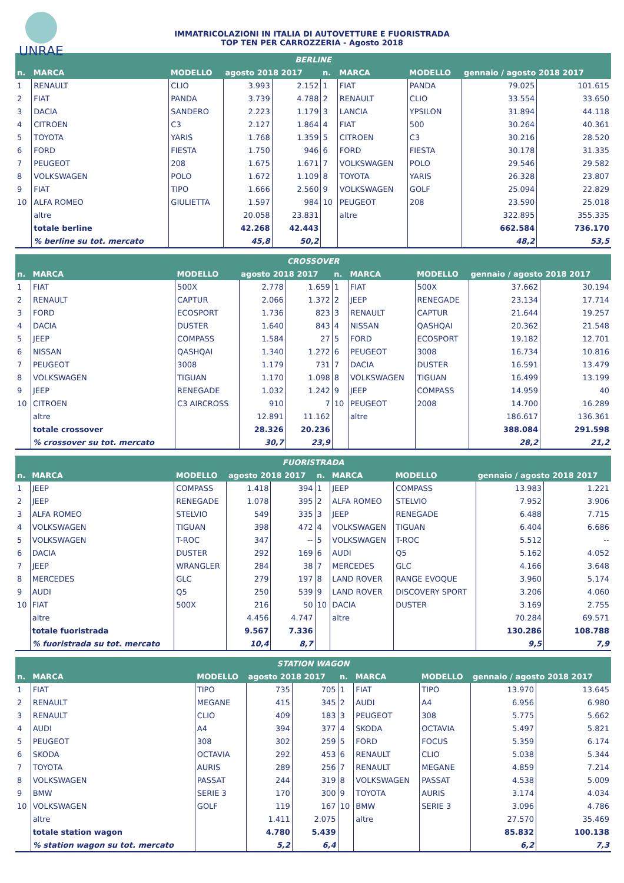UNRAE
IMMATRICOLAZIONI IN ITALIA DI AUTOVETTURE E FUORISTRADA
TOP TEN PER CARROZZERIA - Agosto 2018
| BERLINE | | | | | | | | | |
| --- | --- | --- | --- | --- | --- | --- | --- | --- | --- |
| n. | MARCA | MODELLO | agosto 2018 2017 | | n. | MARCA | MODELLO | gennaio / agosto 2018 2017 | |
| 1 | RENAULT | CLIO | 3.993 | 2.152 | 1 | FIAT | PANDA | 79.025 | 101.615 |
| 2 | FIAT | PANDA | 3.739 | 4.788 | 2 | RENAULT | CLIO | 33.554 | 33.650 |
| 3 | DACIA | SANDERO | 2.223 | 1.179 | 3 | LANCIA | YPSILON | 31.894 | 44.118 |
| 4 | CITROEN | C3 | 2.127 | 1.864 | 4 | FIAT | 500 | 30.264 | 40.361 |
| 5 | TOYOTA | YARIS | 1.768 | 1.359 | 5 | CITROEN | C3 | 30.216 | 28.520 |
| 6 | FORD | FIESTA | 1.750 | 946 | 6 | FORD | FIESTA | 30.178 | 31.335 |
| 7 | PEUGEOT | 208 | 1.675 | 1.671 | 7 | VOLKSWAGEN | POLO | 29.546 | 29.582 |
| 8 | VOLKSWAGEN | POLO | 1.672 | 1.109 | 8 | TOYOTA | YARIS | 26.328 | 23.807 |
| 9 | FIAT | TIPO | 1.666 | 2.560 | 9 | VOLKSWAGEN | GOLF | 25.094 | 22.829 |
| 10 | ALFA ROMEO | GIULIETTA | 1.597 | 984 | 10 | PEUGEOT | 208 | 23.590 | 25.018 |
| | altre | | 20.058 | 23.831 | | altre | | 322.895 | 355.335 |
| | totale berline | | 42.268 | 42.443 | | | | 662.584 | 736.170 |
| | % berline su tot. mercato | | 45,8 | 50,2 | | | | 48,2 | 53,5 |
| CROSSOVER | | | | | | | | | |
| --- | --- | --- | --- | --- | --- | --- | --- | --- | --- |
| n. | MARCA | MODELLO | agosto 2018 2017 | | n. | MARCA | MODELLO | gennaio / agosto 2018 2017 | |
| 1 | FIAT | 500X | 2.778 | 1.659 | 1 | FIAT | 500X | 37.662 | 30.194 |
| 2 | RENAULT | CAPTUR | 2.066 | 1.372 | 2 | JEEP | RENEGADE | 23.134 | 17.714 |
| 3 | FORD | ECOSPORT | 1.736 | 823 | 3 | RENAULT | CAPTUR | 21.644 | 19.257 |
| 4 | DACIA | DUSTER | 1.640 | 843 | 4 | NISSAN | QASHQAI | 20.362 | 21.548 |
| 5 | JEEP | COMPASS | 1.584 | 27 | 5 | FORD | ECOSPORT | 19.182 | 12.701 |
| 6 | NISSAN | QASHQAI | 1.340 | 1.272 | 6 | PEUGEOT | 3008 | 16.734 | 10.816 |
| 7 | PEUGEOT | 3008 | 1.179 | 731 | 7 | DACIA | DUSTER | 16.591 | 13.479 |
| 8 | VOLKSWAGEN | TIGUAN | 1.170 | 1.098 | 8 | VOLKSWAGEN | TIGUAN | 16.499 | 13.199 |
| 9 | JEEP | RENEGADE | 1.032 | 1.242 | 9 | JEEP | COMPASS | 14.959 | 40 |
| 10 | CITROEN | C3 AIRCROSS | 910 | 7 | 10 | PEUGEOT | 2008 | 14.700 | 16.289 |
| | altre | | 12.891 | 11.162 | | altre | | 186.617 | 136.361 |
| | totale crossover | | 28.326 | 20.236 | | | | 388.084 | 291.598 |
| | % crossover su tot. mercato | | 30,7 | 23,9 | | | | 28,2 | 21,2 |
| FUORISTRADA | | | | | | | | | |
| --- | --- | --- | --- | --- | --- | --- | --- | --- | --- |
| n. | MARCA | MODELLO | agosto 2018 2017 | | n. | MARCA | MODELLO | gennaio / agosto 2018 2017 | |
| 1 | JEEP | COMPASS | 1.418 | 394 | 1 | JEEP | COMPASS | 13.983 | 1.221 |
| 2 | JEEP | RENEGADE | 1.078 | 395 | 2 | ALFA ROMEO | STELVIO | 7.952 | 3.906 |
| 3 | ALFA ROMEO | STELVIO | 549 | 335 | 3 | JEEP | RENEGADE | 6.488 | 7.715 |
| 4 | VOLKSWAGEN | TIGUAN | 398 | 472 | 4 | VOLKSWAGEN | TIGUAN | 6.404 | 6.686 |
| 5 | VOLKSWAGEN | T-ROC | 347 | -- | 5 | VOLKSWAGEN | T-ROC | 5.512 | -- |
| 6 | DACIA | DUSTER | 292 | 169 | 6 | AUDI | Q5 | 5.162 | 4.052 |
| 7 | JEEP | WRANGLER | 284 | 38 | 7 | MERCEDES | GLC | 4.166 | 3.648 |
| 8 | MERCEDES | GLC | 279 | 197 | 8 | LAND ROVER | RANGE EVOQUE | 3.960 | 5.174 |
| 9 | AUDI | Q5 | 250 | 539 | 9 | LAND ROVER | DISCOVERY SPORT | 3.206 | 4.060 |
| 10 | FIAT | 500X | 216 | 50 | 10 | DACIA | DUSTER | 3.169 | 2.755 |
| | altre | | 4.456 | 4.747 | | altre | | 70.284 | 69.571 |
| | totale fuoristrada | | 9.567 | 7.336 | | | | 130.286 | 108.788 |
| | % fuoristrada su tot. mercato | | 10,4 | 8,7 | | | | 9,5 | 7,9 |
| STATION WAGON | | | | | | | | | |
| --- | --- | --- | --- | --- | --- | --- | --- | --- | --- |
| n. | MARCA | MODELLO | agosto 2018 2017 | | n. | MARCA | MODELLO | gennaio / agosto 2018 2017 | |
| 1 | FIAT | TIPO | 735 | 705 | 1 | FIAT | TIPO | 13.970 | 13.645 |
| 2 | RENAULT | MEGANE | 415 | 345 | 2 | AUDI | A4 | 6.956 | 6.980 |
| 3 | RENAULT | CLIO | 409 | 183 | 3 | PEUGEOT | 308 | 5.775 | 5.662 |
| 4 | AUDI | A4 | 394 | 377 | 4 | SKODA | OCTAVIA | 5.497 | 5.821 |
| 5 | PEUGEOT | 308 | 302 | 259 | 5 | FORD | FOCUS | 5.359 | 6.174 |
| 6 | SKODA | OCTAVIA | 292 | 453 | 6 | RENAULT | CLIO | 5.038 | 5.344 |
| 7 | TOYOTA | AURIS | 289 | 256 | 7 | RENAULT | MEGANE | 4.859 | 7.214 |
| 8 | VOLKSWAGEN | PASSAT | 244 | 319 | 8 | VOLKSWAGEN | PASSAT | 4.538 | 5.009 |
| 9 | BMW | SERIE 3 | 170 | 300 | 9 | TOYOTA | AURIS | 3.174 | 4.034 |
| 10 | VOLKSWAGEN | GOLF | 119 | 167 | 10 | BMW | SERIE 3 | 3.096 | 4.786 |
| | altre | | 1.411 | 2.075 | | altre | | 27.570 | 35.469 |
| | totale station wagon | | 4.780 | 5.439 | | | | 85.832 | 100.138 |
| | % station wagon su tot. mercato | | 5,2 | 6,4 | | | | 6,2 | 7,3 |